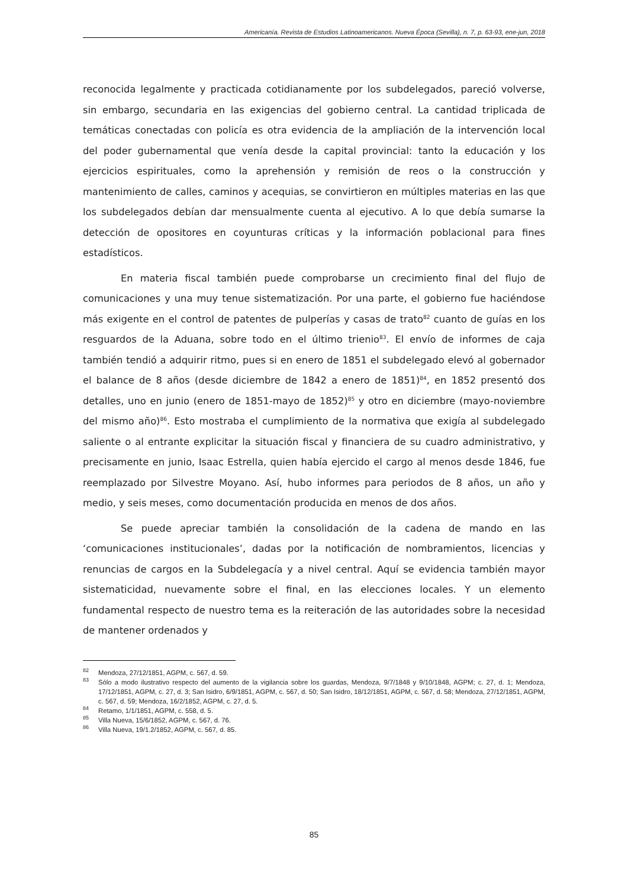Americanía. Revista de Estudios Latinoamericanos. Nueva Época (Sevilla), n. 7, p. 63-93, ene-jun, 2018
reconocida legalmente y practicada cotidianamente por los subdelegados, pareció volverse, sin embargo, secundaria en las exigencias del gobierno central. La cantidad triplicada de temáticas conectadas con policía es otra evidencia de la ampliación de la intervención local del poder gubernamental que venía desde la capital provincial: tanto la educación y los ejercicios espirituales, como la aprehensión y remisión de reos o la construcción y mantenimiento de calles, caminos y acequias, se convirtieron en múltiples materias en las que los subdelegados debían dar mensualmente cuenta al ejecutivo. A lo que debía sumarse la detección de opositores en coyunturas críticas y la información poblacional para fines estadísticos.
En materia fiscal también puede comprobarse un crecimiento final del flujo de comunicaciones y una muy tenue sistematización. Por una parte, el gobierno fue haciéndose más exigente en el control de patentes de pulperías y casas de trato<sup>82</sup> cuanto de guías en los resguardos de la Aduana, sobre todo en el último trienio<sup>83</sup>. El envío de informes de caja también tendió a adquirir ritmo, pues si en enero de 1851 el subdelegado elevó al gobernador el balance de 8 años (desde diciembre de 1842 a enero de 1851)<sup>84</sup>, en 1852 presentó dos detalles, uno en junio (enero de 1851-mayo de 1852)<sup>85</sup> y otro en diciembre (mayo-noviembre del mismo año)<sup>86</sup>. Esto mostraba el cumplimiento de la normativa que exigía al subdelegado saliente o al entrante explicitar la situación fiscal y financiera de su cuadro administrativo, y precisamente en junio, Isaac Estrella, quien había ejercido el cargo al menos desde 1846, fue reemplazado por Silvestre Moyano. Así, hubo informes para periodos de 8 años, un año y medio, y seis meses, como documentación producida en menos de dos años.
Se puede apreciar también la consolidación de la cadena de mando en las ‘comunicaciones institucionales’, dadas por la notificación de nombramientos, licencias y renuncias de cargos en la Subdelegacía y a nivel central. Aquí se evidencia también mayor sistematicidad, nuevamente sobre el final, en las elecciones locales. Y un elemento fundamental respecto de nuestro tema es la reiteración de las autoridades sobre la necesidad de mantener ordenados y
<sup>82</sup> Mendoza, 27/12/1851, AGPM, c. 567, d. 59.
<sup>83</sup> Sólo a modo ilustrativo respecto del aumento de la vigilancia sobre los guardas, Mendoza, 9/7/1848 y 9/10/1848, AGPM; c. 27, d. 1; Mendoza, 17/12/1851, AGPM, c. 27, d. 3; San Isidro, 6/9/1851, AGPM, c. 567, d. 50; San Isidro, 18/12/1851, AGPM, c. 567, d. 58; Mendoza, 27/12/1851, AGPM, c. 567, d. 59; Mendoza, 16/2/1852, AGPM, c. 27, d. 5.
<sup>84</sup> Retamo, 1/1/1851, AGPM, c. 558, d. 5.
<sup>85</sup> Villa Nueva, 15/6/1852, AGPM, c. 567, d. 76.
<sup>86</sup> Villa Nueva, 19/1.2/1852, AGPM, c. 567, d. 85.
85